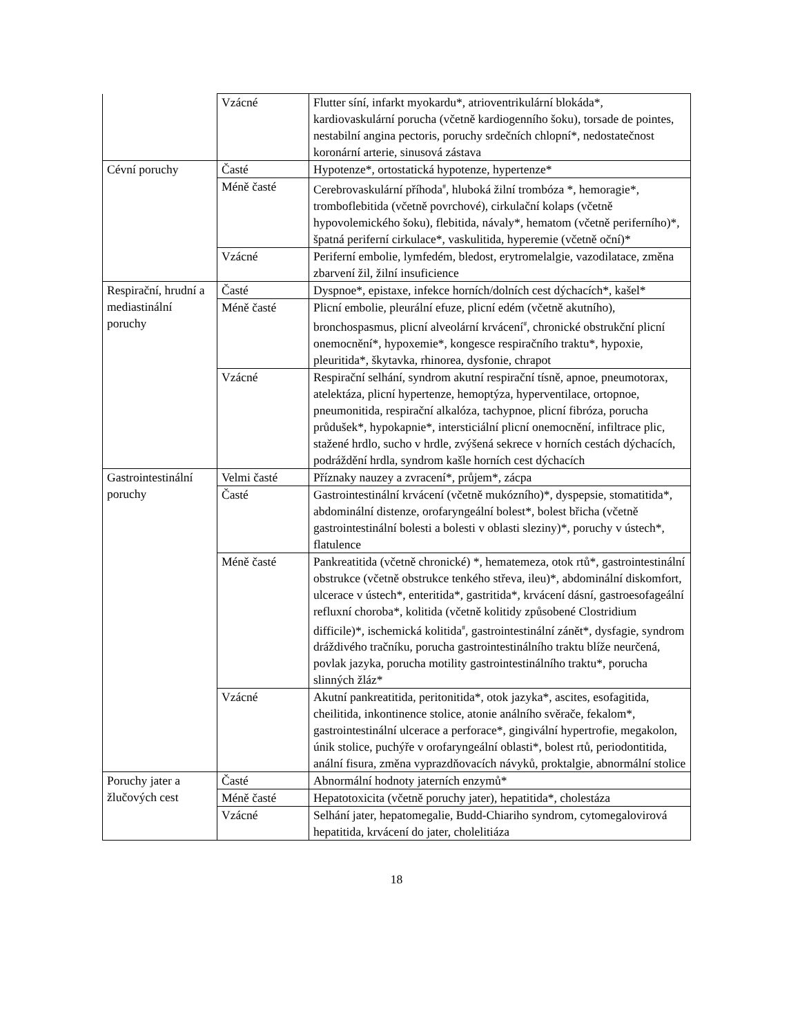| | Vzácné | Flutter síní, infarkt myokardu*, atrioventrikulární blokáda*, kardiovaskulární porucha (včetně kardiogenního šoku), torsade de pointes, nestabilní angina pectoris, poruchy srdečních chlopní*, nedostatečnost koronární arterie, sinusová zástava |
| Cévní poruchy | Časté | Hypotenze*, ortostatická hypotenze, hypertenze* |
| | Méně časté | Cerebrovaskulární příhoda<sup>#</sup>, hluboká žilní trombóza *, hemoragie*, tromboflebitida (včetně povrchové), cirkulační kolaps (včetně hypovolemického šoku), flebitida, návaly*, hematom (včetně periferního)*, špatná periferní cirkulace*, vaskulitida, hyperemie (včetně oční)* |
| | Vzácné | Periferní embolie, lymfedém, bledost, erytromelalgie, vazodilatace, změna zbarvení žil, žilní insuficience |
| Respirační, hrudní a mediastinální poruchy | Časté | Dyspnoe*, epistaxe, infekce horních/dolních cest dýchacích*, kašel* |
| | Méně časté | Plicní embolie, pleurální efuze, plicní edém (včetně akutního), bronchospasmus, plicní alveolární krvácení<sup>#</sup>, chronické obstrukční plicní onemocnění*, hypoxemie*, kongesce respiračního traktu*, hypoxie, pleuritida*, škytavka, rhinorea, dysfonie, chrapot |
| | Vzácné | Respirační selhání, syndrom akutní respirační tísně, apnoe, pneumotorax, atelektáza, plicní hypertenze, hemoptýza, hyperventilace, ortopnoe, pneumonitida, respirační alkalóza, tachypnoe, plicní fibróza, porucha průdušek*, hypokapnie*, intersticiální plicní onemocnění, infiltrace plic, stažené hrdlo, sucho v hrdle, zvýšená sekrece v horních cestách dýchacích, podráždění hrdla, syndrom kašle horních cest dýchacích |
| Gastrointestinální poruchy | Velmi časté | Příznaky nauzey a zvracení*, průjem*, zácpa |
| | Časté | Gastrointestinální krvácení (včetně mukózního)*, dyspepsie, stomatitida*, abdominální distenze, orofaryngeální bolest*, bolest břicha (včetně gastrointestinální bolesti a bolesti v oblasti sleziny)*, poruchy v ústech*, flatulence |
| | Méně časté | Pankreatitida (včetně chronické) *, hematemeza, otok rtů*, gastrointestinální obstrukce (včetně obstrukce tenkého střeva, ileu)*, abdominální diskomfort, ulcerace v ústech*, enteritida*, gastritida*, krvácení dásní, gastroesofageální refluxní choroba*, kolitida (včetně kolitidy způsobené Clostridium difficile)*, ischemická kolitida<sup>#</sup>, gastrointestinální zánět*, dysfagie, syndrom dráždivého tračníku, porucha gastrointestinálního traktu blíže neurčená, povlak jazyka, porucha motility gastrointestinálního traktu*, porucha slinných žláz* |
| | Vzácné | Akutní pankreatitida, peritonitida*, otok jazyka*, ascites, esofagitida, cheilitida, inkontinence stolice, atonie análního svěrače, fekalom*, gastrointestinální ulcerace a perforace*, gingivální hypertrofie, megakolon, únik stolice, puchýře v orofaryngeální oblasti*, bolest rtů, periodontitida, anální fisura, změna vyprazdňovacích návyků, proktalgie, abnormální stolice |
| Poruchy jater a žlučových cest | Časté | Abnormální hodnoty jaterních enzymů* |
| | Méně časté | Hepatotoxicita (včetně poruchy jater), hepatitida*, cholestáza |
| | Vzácné | Selhání jater, hepatomegalie, Budd-Chiariho syndrom, cytomegalovirová hepatitida, krvácení do jater, cholelitiáza |
18